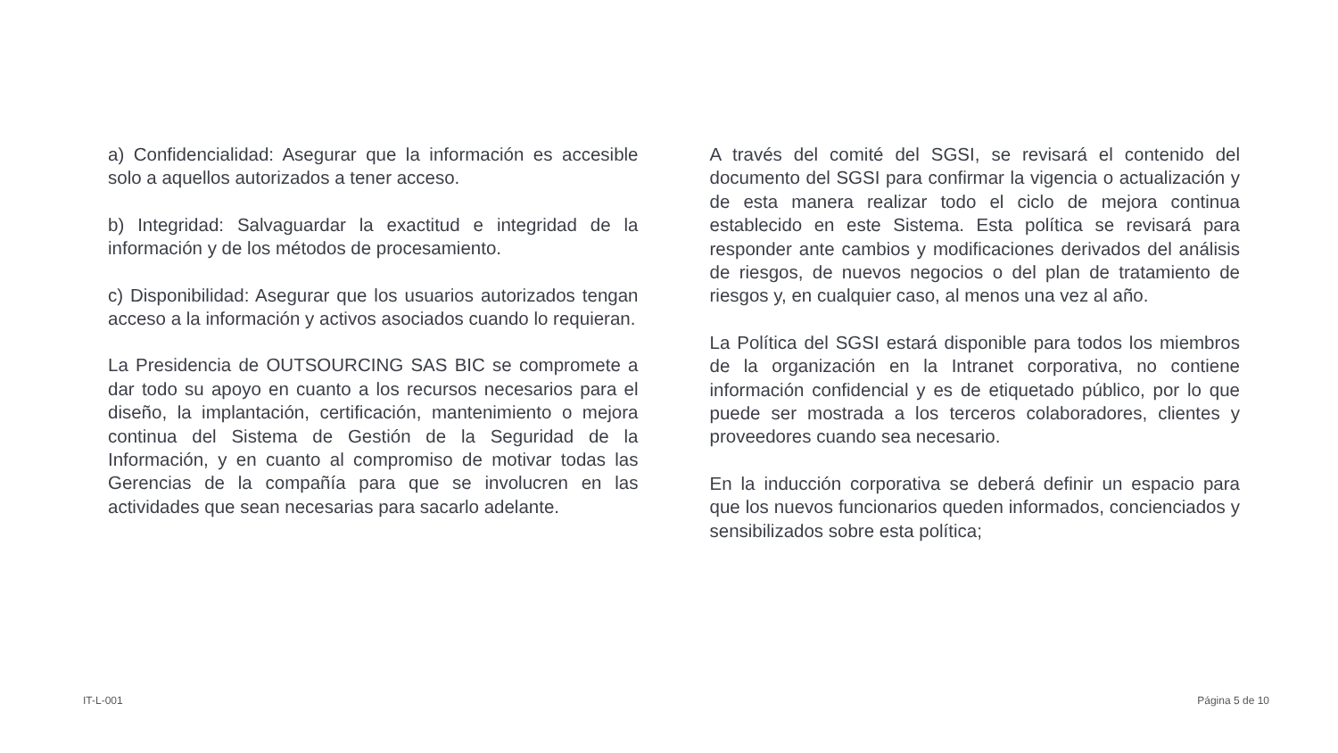a) Confidencialidad: Asegurar que la información es accesible solo a aquellos autorizados a tener acceso.
b) Integridad: Salvaguardar la exactitud e integridad de la información y de los métodos de procesamiento.
c) Disponibilidad: Asegurar que los usuarios autorizados tengan acceso a la información y activos asociados cuando lo requieran.
La Presidencia de OUTSOURCING SAS BIC se compromete a dar todo su apoyo en cuanto a los recursos necesarios para el diseño, la implantación, certificación, mantenimiento o mejora continua del Sistema de Gestión de la Seguridad de la Información, y en cuanto al compromiso de motivar todas las Gerencias de la compañía para que se involucren en las actividades que sean necesarias para sacarlo adelante.
A través del comité del SGSI, se revisará el contenido del documento del SGSI para confirmar la vigencia o actualización y de esta manera realizar todo el ciclo de mejora continua establecido en este Sistema. Esta política se revisará para responder ante cambios y modificaciones derivados del análisis de riesgos, de nuevos negocios o del plan de tratamiento de riesgos y, en cualquier caso, al menos una vez al año.
La Política del SGSI estará disponible para todos los miembros de la organización en la Intranet corporativa, no contiene información confidencial y es de etiquetado público, por lo que puede ser mostrada a los terceros colaboradores, clientes y proveedores cuando sea necesario.
En la inducción corporativa se deberá definir un espacio para que los nuevos funcionarios queden informados, concienciados y sensibilizados sobre esta política;
IT-L-001 Página 5 de 10